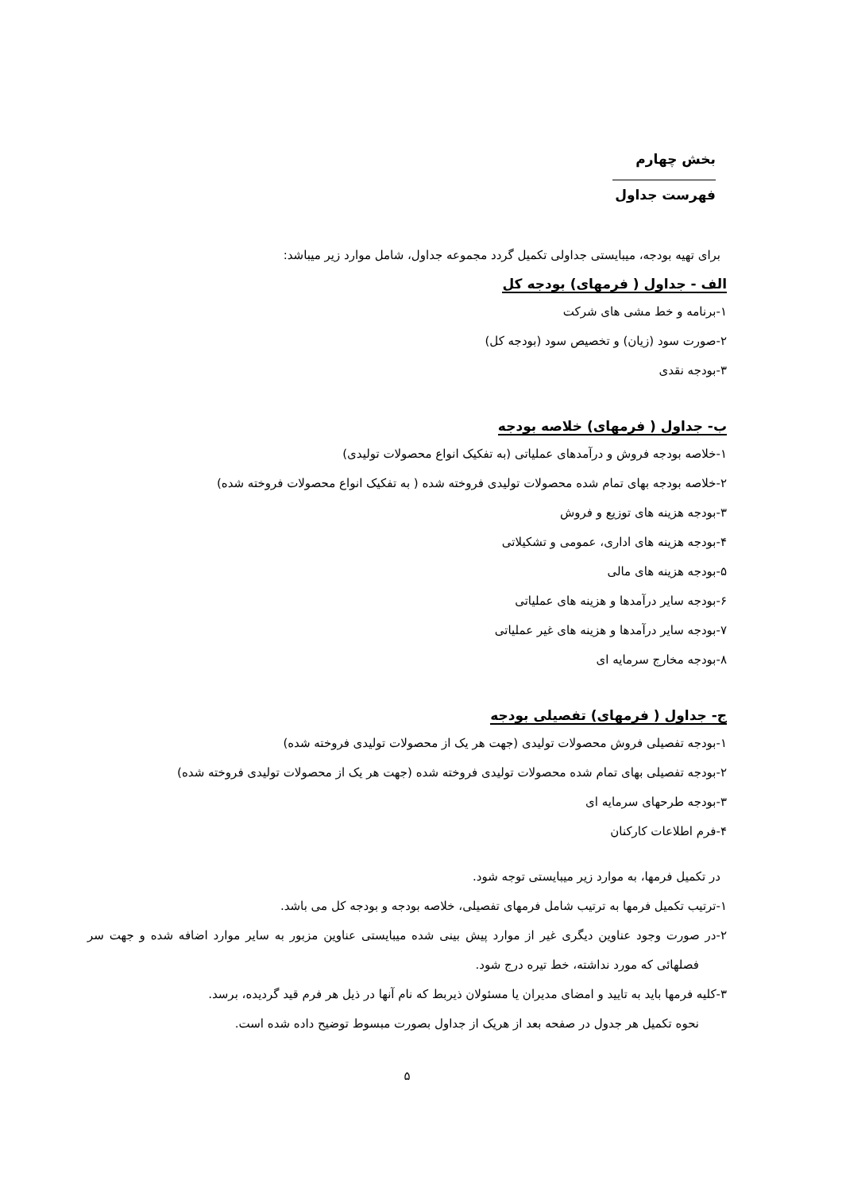بخش چهارم
فهرست جداول
برای تهیه بودجه، میبایستی جداولی تکمیل گردد مجموعه جداول، شامل موارد زیر میباشد:
الف - جداول ( فرمهای) بودجه کل
۱-برنامه و خط مشی های شرکت
۲-صورت سود (زیان) و تخصیص سود (بودجه کل)
۳-بودجه نقدی
ب- جداول ( فرمهای) خلاصه بودجه
۱-خلاصه بودجه فروش و درآمدهای عملیاتی (به تفکیک انواع محصولات تولیدی)
۲-خلاصه بودجه بهای تمام شده محصولات تولیدی فروخته شده ( به تفکیک انواع محصولات فروخته شده)
۳-بودجه هزینه های توزیع و فروش
۴-بودجه هزینه های اداری، عمومی و تشکیلاتی
۵-بودجه هزینه های مالی
۶-بودجه سایر درآمدها و هزینه های عملیاتی
۷-بودجه سایر درآمدها و هزینه های غیر عملیاتی
۸-بودجه مخارج سرمایه ای
ج- جداول ( فرمهای) تفصیلی بودجه
۱-بودجه تفصیلی فروش محصولات تولیدی (جهت هر یک از محصولات تولیدی فروخته شده)
۲-بودجه تفصیلی بهای تمام شده محصولات تولیدی فروخته شده (جهت هر یک از محصولات تولیدی فروخته شده)
۳-بودجه طرحهای سرمایه ای
۴-فرم اطلاعات کارکنان
در تکمیل فرمها، به موارد زیر میبایستی توجه شود.
۱-ترتیب تکمیل فرمها به ترتیب شامل فرمهای تفصیلی، خلاصه بودجه و بودجه کل می باشد.
۲-در صورت وجود عناوین دیگری غیر از موارد پیش بینی شده میبایستی عناوین مزبور به سایر موارد اضافه شده و جهت سر فصلهائی که مورد نداشته، خط تیره درج شود.
۳-کلیه فرمها باید به تایید و امضای مدیران یا مسئولان ذیربط که نام آنها در ذیل هر فرم قید گردیده، برسد.
نحوه تکمیل هر جدول در صفحه بعد از هریک از جداول بصورت مبسوط توضیح داده شده است.
۵